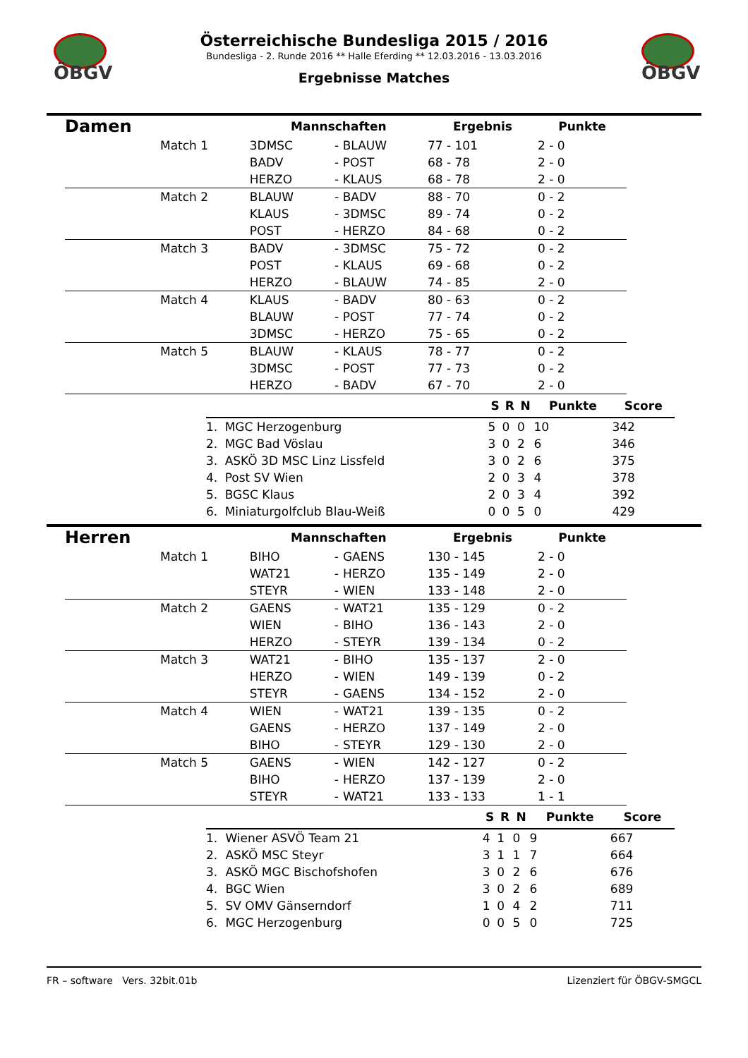ÖBGV ÖBGV
Österreichische Bundesliga 2015 / 2016
Bundesliga - 2. Runde 2016 ** Halle Eferding ** 12.03.2016 - 13.03.2016
Ergebnisse Matches
| Damen | | Mannschaften | | | Ergebnis | Punkte |
| | Match 1 | 3DMSC | - | BLAUW | 77 - 101 | 2 - 0 |
| | | BADV | - | POST | 68 - 78 | 2 - 0 |
| | | HERZO | - | KLAUS | 68 - 78 | 2 - 0 |
| | Match 2 | BLAUW | - | BADV | 88 - 70 | 0 - 2 |
| | | KLAUS | - | 3DMSC | 89 - 74 | 0 - 2 |
| | | POST | - | HERZO | 84 - 68 | 0 - 2 |
| | Match 3 | BADV | - | 3DMSC | 75 - 72 | 0 - 2 |
| | | POST | - | KLAUS | 69 - 68 | 0 - 2 |
| | | HERZO | - | BLAUW | 74 - 85 | 2 - 0 |
| | Match 4 | KLAUS | - | BADV | 80 - 63 | 0 - 2 |
| | | BLAUW | - | POST | 77 - 74 | 0 - 2 |
| | | 3DMSC | - | HERZO | 75 - 65 | 0 - 2 |
| | Match 5 | BLAUW | - | KLAUS | 78 - 77 | 0 - 2 |
| | | 3DMSC | - | POST | 77 - 73 | 0 - 2 |
| | | HERZO | - | BADV | 67 - 70 | 2 - 0 |
| | | S | R | N | Punkte | Score |
| --- | --- | --- | --- | --- | --- | --- |
| 1. | MGC Herzogenburg | 5 | 0 | 0 | 10 | 342 |
| 2. | MGC Bad Vöslau | 3 | 0 | 2 | 6 | 346 |
| 3. | ASKÖ 3D MSC Linz Lissfeld | 3 | 0 | 2 | 6 | 375 |
| 4. | Post SV Wien | 2 | 0 | 3 | 4 | 378 |
| 5. | BGSC Klaus | 2 | 0 | 3 | 4 | 392 |
| 6. | Miniaturgolfclub Blau-Weiß | 0 | 0 | 5 | 0 | 429 |
| Herren | | Mannschaften | | | Ergebnis | Punkte |
| | Match 1 | BIHO | - | GAENS | 130 - 145 | 2 - 0 |
| | | WAT21 | - | HERZO | 135 - 149 | 2 - 0 |
| | | STEYR | - | WIEN | 133 - 148 | 2 - 0 |
| | Match 2 | GAENS | - | WAT21 | 135 - 129 | 0 - 2 |
| | | WIEN | - | BIHO | 136 - 143 | 2 - 0 |
| | | HERZO | - | STEYR | 139 - 134 | 0 - 2 |
| | Match 3 | WAT21 | - | BIHO | 135 - 137 | 2 - 0 |
| | | HERZO | - | WIEN | 149 - 139 | 0 - 2 |
| | | STEYR | - | GAENS | 134 - 152 | 2 - 0 |
| | Match 4 | WIEN | - | WAT21 | 139 - 135 | 0 - 2 |
| | | GAENS | - | HERZO | 137 - 149 | 2 - 0 |
| | | BIHO | - | STEYR | 129 - 130 | 2 - 0 |
| | Match 5 | GAENS | - | WIEN | 142 - 127 | 0 - 2 |
| | | BIHO | - | HERZO | 137 - 139 | 2 - 0 |
| | | STEYR | - | WAT21 | 133 - 133 | 1 - 1 |
| | | S | R | N | Punkte | Score |
| --- | --- | --- | --- | --- | --- | --- |
| 1. | Wiener ASVÖ Team 21 | 4 | 1 | 0 | 9 | 667 |
| 2. | ASKÖ MSC Steyr | 3 | 1 | 1 | 7 | 664 |
| 3. | ASKÖ MGC Bischofshofen | 3 | 0 | 2 | 6 | 676 |
| 4. | BGC Wien | 3 | 0 | 2 | 6 | 689 |
| 5. | SV OMV Gänserndorf | 1 | 0 | 4 | 2 | 711 |
| 6. | MGC Herzogenburg | 0 | 0 | 5 | 0 | 725 |
FR – software Vers. 32bit.01b Lizenziert für ÖBGV-SMGCL